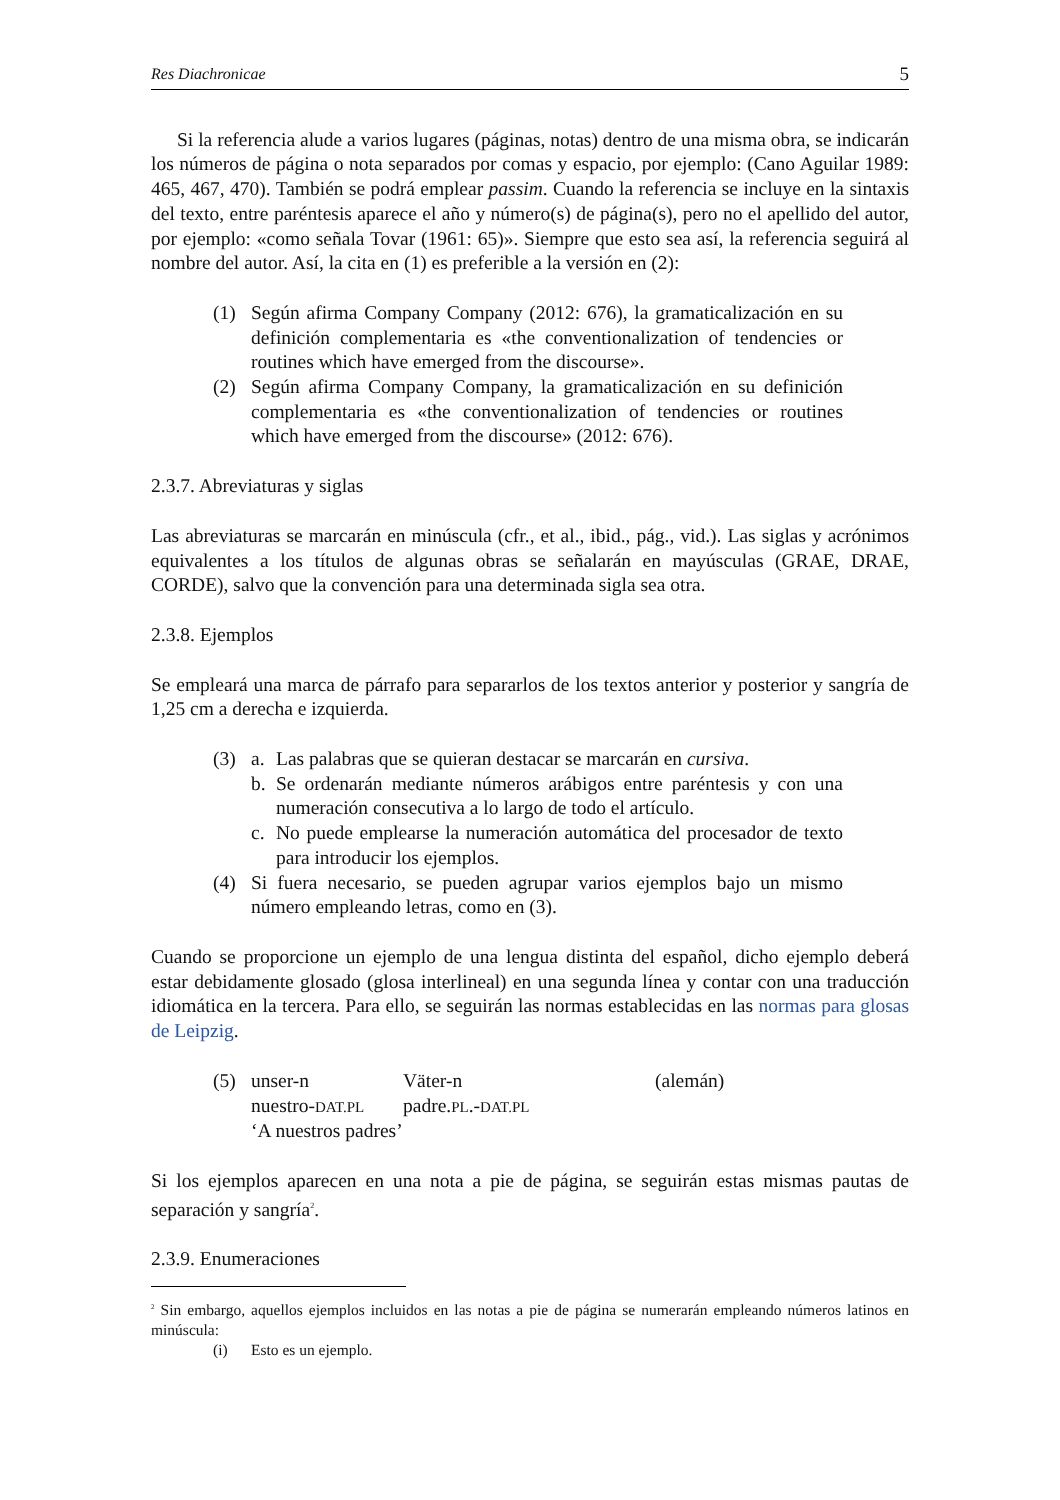Res Diachronicae 5
Si la referencia alude a varios lugares (páginas, notas) dentro de una misma obra, se indicarán los números de página o nota separados por comas y espacio, por ejemplo: (Cano Aguilar 1989: 465, 467, 470). También se podrá emplear passim. Cuando la referencia se incluye en la sintaxis del texto, entre paréntesis aparece el año y número(s) de página(s), pero no el apellido del autor, por ejemplo: «como señala Tovar (1961: 65)». Siempre que esto sea así, la referencia seguirá al nombre del autor. Así, la cita en (1) es preferible a la versión en (2):
(1) Según afirma Company Company (2012: 676), la gramaticalización en su definición complementaria es «the conventionalization of tendencies or routines which have emerged from the discourse».
(2) Según afirma Company Company, la gramaticalización en su definición complementaria es «the conventionalization of tendencies or routines which have emerged from the discourse» (2012: 676).
2.3.7. Abreviaturas y siglas
Las abreviaturas se marcarán en minúscula (cfr., et al., ibid., pág., vid.). Las siglas y acrónimos equivalentes a los títulos de algunas obras se señalarán en mayúsculas (GRAE, DRAE, CORDE), salvo que la convención para una determinada sigla sea otra.
2.3.8. Ejemplos
Se empleará una marca de párrafo para separarlos de los textos anterior y posterior y sangría de 1,25 cm a derecha e izquierda.
(3) a. Las palabras que se quieran destacar se marcarán en cursiva.
b. Se ordenarán mediante números arábigos entre paréntesis y con una numeración consecutiva a lo largo de todo el artículo.
c. No puede emplearse la numeración automática del procesador de texto para introducir los ejemplos.
(4) Si fuera necesario, se pueden agrupar varios ejemplos bajo un mismo número empleando letras, como en (3).
Cuando se proporcione un ejemplo de una lengua distinta del español, dicho ejemplo deberá estar debidamente glosado (glosa interlineal) en una segunda línea y contar con una traducción idiomática en la tercera. Para ello, se seguirán las normas establecidas en las normas para glosas de Leipzig.
(5) unser-n Väter-n (alemán)
nuestro-DAT.PL padre.PL.-DAT.PL
‘A nuestros padres’
Si los ejemplos aparecen en una nota a pie de página, se seguirán estas mismas pautas de separación y sangría<sup>2</sup>.
2.3.9. Enumeraciones
<sup>2</sup> Sin embargo, aquellos ejemplos incluidos en las notas a pie de página se numerarán empleando números latinos en minúscula:
(i) Esto es un ejemplo.